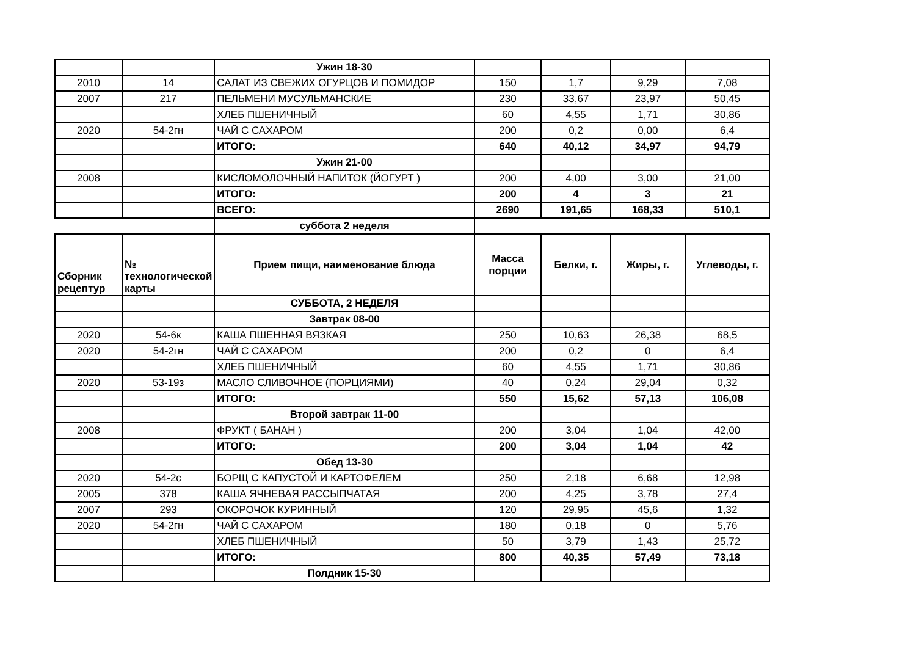| | | Ужин 18-30 | | | | |
| 2010 | 14 | САЛАТ ИЗ СВЕЖИХ ОГУРЦОВ И ПОМИДОР | 150 | 1,7 | 9,29 | 7,08 |
| 2007 | 217 | ПЕЛЬМЕНИ МУСУЛЬМАНСКИЕ | 230 | 33,67 | 23,97 | 50,45 |
| | | ХЛЕБ ПШЕНИЧНЫЙ | 60 | 4,55 | 1,71 | 30,86 |
| 2020 | 54-2гн | ЧАЙ С САХАРОМ | 200 | 0,2 | 0,00 | 6,4 |
| | | ИТОГО: | 640 | 40,12 | 34,97 | 94,79 |
| | | Ужин 21-00 | | | | |
| 2008 | | КИСЛОМОЛОЧНЫЙ НАПИТОК (ЙОГУРТ ) | 200 | 4,00 | 3,00 | 21,00 |
| | | ИТОГО: | 200 | 4 | 3 | 21 |
| | | ВСЕГО: | 2690 | 191,65 | 168,33 | 510,1 |
| | | суббота 2 неделя | | | | |
| Сборник рецептур | № технологической карты | Прием пищи, наименование блюда | Масса порции | Белки, г. | Жиры, г. | Углеводы, г. |
| | | СУББОТА, 2 НЕДЕЛЯ | | | | |
| | | Завтрак 08-00 | | | | |
| 2020 | 54-6к | КАША ПШЕННАЯ ВЯЗКАЯ | 250 | 10,63 | 26,38 | 68,5 |
| 2020 | 54-2гн | ЧАЙ С САХАРОМ | 200 | 0,2 | 0 | 6,4 |
| | | ХЛЕБ ПШЕНИЧНЫЙ | 60 | 4,55 | 1,71 | 30,86 |
| 2020 | 53-19з | МАСЛО СЛИВОЧНОЕ (ПОРЦИЯМИ) | 40 | 0,24 | 29,04 | 0,32 |
| | | ИТОГО: | 550 | 15,62 | 57,13 | 106,08 |
| | | Второй завтрак 11-00 | | | | |
| 2008 | | ФРУКТ ( БАНАН ) | 200 | 3,04 | 1,04 | 42,00 |
| | | ИТОГО: | 200 | 3,04 | 1,04 | 42 |
| | | Обед 13-30 | | | | |
| 2020 | 54-2с | БОРЩ С КАПУСТОЙ И КАРТОФЕЛЕМ | 250 | 2,18 | 6,68 | 12,98 |
| 2005 | 378 | КАША ЯЧНЕВАЯ РАССЫПЧАТАЯ | 200 | 4,25 | 3,78 | 27,4 |
| 2007 | 293 | ОКОРОЧОК КУРИННЫЙ | 120 | 29,95 | 45,6 | 1,32 |
| 2020 | 54-2гн | ЧАЙ С САХАРОМ | 180 | 0,18 | 0 | 5,76 |
| | | ХЛЕБ ПШЕНИЧНЫЙ | 50 | 3,79 | 1,43 | 25,72 |
| | | ИТОГО: | 800 | 40,35 | 57,49 | 73,18 |
| | | Полдник 15-30 | | | | |